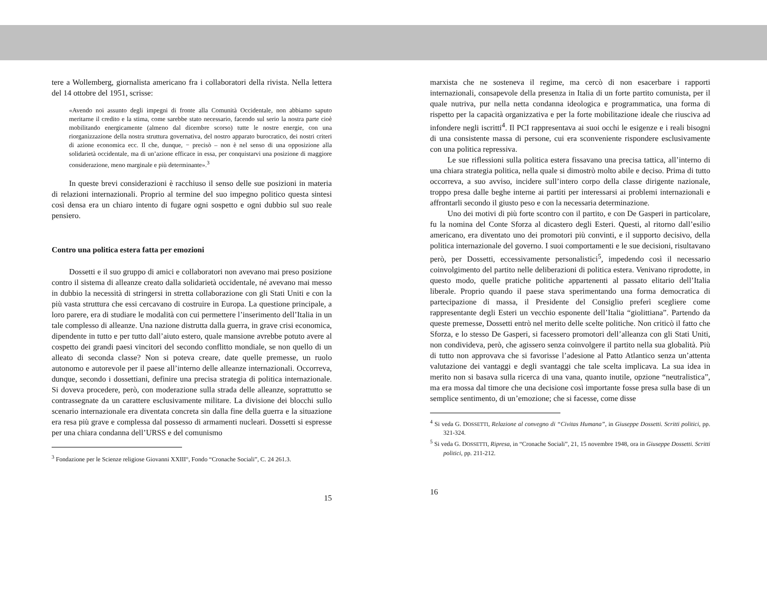tere a Wollemberg, giornalista americano fra i collaboratori della rivista. Nella lettera del 14 ottobre del 1951, scrisse:
«Avendo noi assunto degli impegni di fronte alla Comunità Occidentale, non abbiamo saputo meritarne il credito e la stima, come sarebbe stato necessario, facendo sul serio la nostra parte cioè mobilitando energicamente (almeno dal dicembre scorso) tutte le nostre energie, con una riorganizzazione della nostra struttura governativa, del nostro apparato burocratico, dei nostri criteri di azione economica ecc. Il che, dunque, − precisò – non è nel senso di una opposizione alla solidarietà occidentale, ma di un’azione efficace in essa, per conquistarvi una posizione di maggiore considerazione, meno marginale e più determinante».<sup>3</sup>
In queste brevi considerazioni è racchiuso il senso delle sue posizioni in materia di relazioni internazionali. Proprio al termine del suo impegno politico questa sintesi così densa era un chiaro intento di fugare ogni sospetto e ogni dubbio sul suo reale pensiero.
Contro una politica estera fatta per emozioni
Dossetti e il suo gruppo di amici e collaboratori non avevano mai preso posizione contro il sistema di alleanze creato dalla solidarietà occidentale, né avevano mai messo in dubbio la necessità di stringersi in stretta collaborazione con gli Stati Uniti e con la più vasta struttura che essi cercavano di costruire in Europa. La questione principale, a loro parere, era di studiare le modalità con cui permettere l’inserimento dell’Italia in un tale complesso di alleanze. Una nazione distrutta dalla guerra, in grave crisi economica, dipendente in tutto e per tutto dall’aiuto estero, quale mansione avrebbe potuto avere al cospetto dei grandi paesi vincitori del secondo conflitto mondiale, se non quello di un alleato di seconda classe? Non si poteva creare, date quelle premesse, un ruolo autonomo e autorevole per il paese all’interno delle alleanze internazionali. Occorreva, dunque, secondo i dossettiani, definire una precisa strategia di politica internazionale. Si doveva procedere, però, con moderazione sulla strada delle alleanze, soprattutto se contrassegnate da un carattere esclusivamente militare. La divisione dei blocchi sullo scenario internazionale era diventata concreta sin dalla fine della guerra e la situazione era resa più grave e complessa dal possesso di armamenti nucleari. Dossetti si espresse per una chiara condanna dell’URSS e del comunismo
<sup>3</sup> Fondazione per le Scienze religiose Giovanni XXIII°, Fondo “Cronache Sociali”, C. 24 261.3.
15
marxista che ne sosteneva il regime, ma cercò di non esacerbare i rapporti internazionali, consapevole della presenza in Italia di un forte partito comunista, per il quale nutriva, pur nella netta condanna ideologica e programmatica, una forma di rispetto per la capacità organizzativa e per la forte mobilitazione ideale che riusciva ad infondere negli iscritti<sup>4</sup>. Il PCI rappresentava ai suoi occhi le esigenze e i reali bisogni di una consistente massa di persone, cui era sconveniente rispondere esclusivamente con una politica repressiva.
Le sue riflessioni sulla politica estera fissavano una precisa tattica, all’interno di una chiara strategia politica, nella quale si dimostrò molto abile e deciso. Prima di tutto occorreva, a suo avviso, incidere sull’intero corpo della classe dirigente nazionale, troppo presa dalle beghe interne ai partiti per interessarsi ai problemi internazionali e affrontarli secondo il giusto peso e con la necessaria determinazione.
Uno dei motivi di più forte scontro con il partito, e con De Gasperi in particolare, fu la nomina del Conte Sforza al dicastero degli Esteri. Questi, al ritorno dall’esilio americano, era diventato uno dei promotori più convinti, e il supporto decisivo, della politica internazionale del governo. I suoi comportamenti e le sue decisioni, risultavano però, per Dossetti, eccessivamente personalistici<sup>5</sup>, impedendo così il necessario coinvolgimento del partito nelle deliberazioni di politica estera. Venivano riprodotte, in questo modo, quelle pratiche politiche appartenenti al passato elitario dell’Italia liberale. Proprio quando il paese stava sperimentando una forma democratica di partecipazione di massa, il Presidente del Consiglio preferì scegliere come rappresentante degli Esteri un vecchio esponente dell’Italia “giolittiana”. Partendo da queste premesse, Dossetti entrò nel merito delle scelte politiche. Non criticò il fatto che Sforza, e lo stesso De Gasperi, si facessero promotori dell’alleanza con gli Stati Uniti, non condivideva, però, che agissero senza coinvolgere il partito nella sua globalità. Più di tutto non approvava che si favorisse l’adesione al Patto Atlantico senza un’attenta valutazione dei vantaggi e degli svantaggi che tale scelta implicava. La sua idea in merito non si basava sulla ricerca di una vana, quanto inutile, opzione “neutralistica”, ma era mossa dal timore che una decisione così importante fosse presa sulla base di un semplice sentimento, di un’emozione; che si facesse, come disse
<sup>4</sup> Si veda G. DOSSETTI, Relazione al convegno di “Civitas Humana”, in Giuseppe Dossetti. Scritti politici, pp. 321-324.
<sup>5</sup> Si veda G. DOSSETTI, Ripresa, in “Cronache Sociali”, 21, 15 novembre 1948, ora in Giuseppe Dossetti. Scritti politici, pp. 211-212.
16